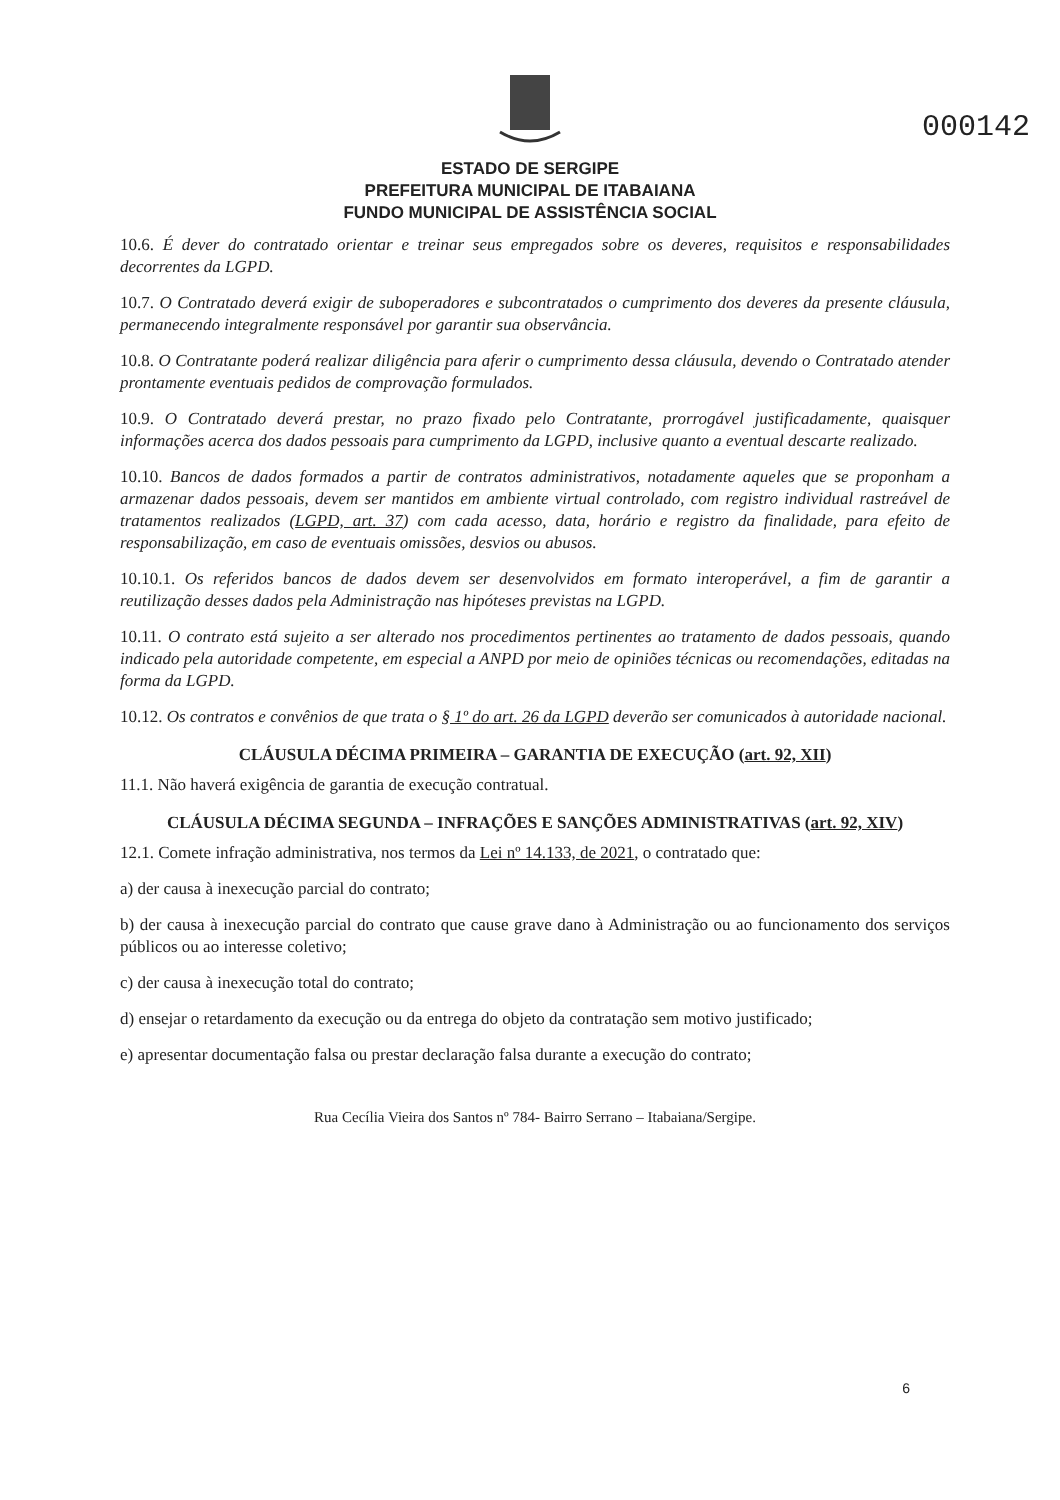000142
ESTADO DE SERGIPE
PREFEITURA MUNICIPAL DE ITABAIANA
FUNDO MUNICIPAL DE ASSISTÊNCIA SOCIAL
10.6. É dever do contratado orientar e treinar seus empregados sobre os deveres, requisitos e responsabilidades decorrentes da LGPD.
10.7. O Contratado deverá exigir de suboperadores e subcontratados o cumprimento dos deveres da presente cláusula, permanecendo integralmente responsável por garantir sua observância.
10.8. O Contratante poderá realizar diligência para aferir o cumprimento dessa cláusula, devendo o Contratado atender prontamente eventuais pedidos de comprovação formulados.
10.9. O Contratado deverá prestar, no prazo fixado pelo Contratante, prorrogável justificadamente, quaisquer informações acerca dos dados pessoais para cumprimento da LGPD, inclusive quanto a eventual descarte realizado.
10.10. Bancos de dados formados a partir de contratos administrativos, notadamente aqueles que se proponham a armazenar dados pessoais, devem ser mantidos em ambiente virtual controlado, com registro individual rastreável de tratamentos realizados (LGPD, art. 37) com cada acesso, data, horário e registro da finalidade, para efeito de responsabilização, em caso de eventuais omissões, desvios ou abusos.
10.10.1. Os referidos bancos de dados devem ser desenvolvidos em formato interoperável, a fim de garantir a reutilização desses dados pela Administração nas hipóteses previstas na LGPD.
10.11. O contrato está sujeito a ser alterado nos procedimentos pertinentes ao tratamento de dados pessoais, quando indicado pela autoridade competente, em especial a ANPD por meio de opiniões técnicas ou recomendações, editadas na forma da LGPD.
10.12. Os contratos e convênios de que trata o § 1º do art. 26 da LGPD deverão ser comunicados à autoridade nacional.
CLÁUSULA DÉCIMA PRIMEIRA – GARANTIA DE EXECUÇÃO (art. 92, XII)
11.1. Não haverá exigência de garantia de execução contratual.
CLÁUSULA DÉCIMA SEGUNDA – INFRAÇÕES E SANÇÕES ADMINISTRATIVAS (art. 92, XIV)
12.1. Comete infração administrativa, nos termos da Lei nº 14.133, de 2021, o contratado que:
a) der causa à inexecução parcial do contrato;
b) der causa à inexecução parcial do contrato que cause grave dano à Administração ou ao funcionamento dos serviços públicos ou ao interesse coletivo;
c) der causa à inexecução total do contrato;
d) ensejar o retardamento da execução ou da entrega do objeto da contratação sem motivo justificado;
e) apresentar documentação falsa ou prestar declaração falsa durante a execução do contrato;
Rua Cecília Vieira dos Santos nº 784- Bairro Serrano – Itabaiana/Sergipe.
6